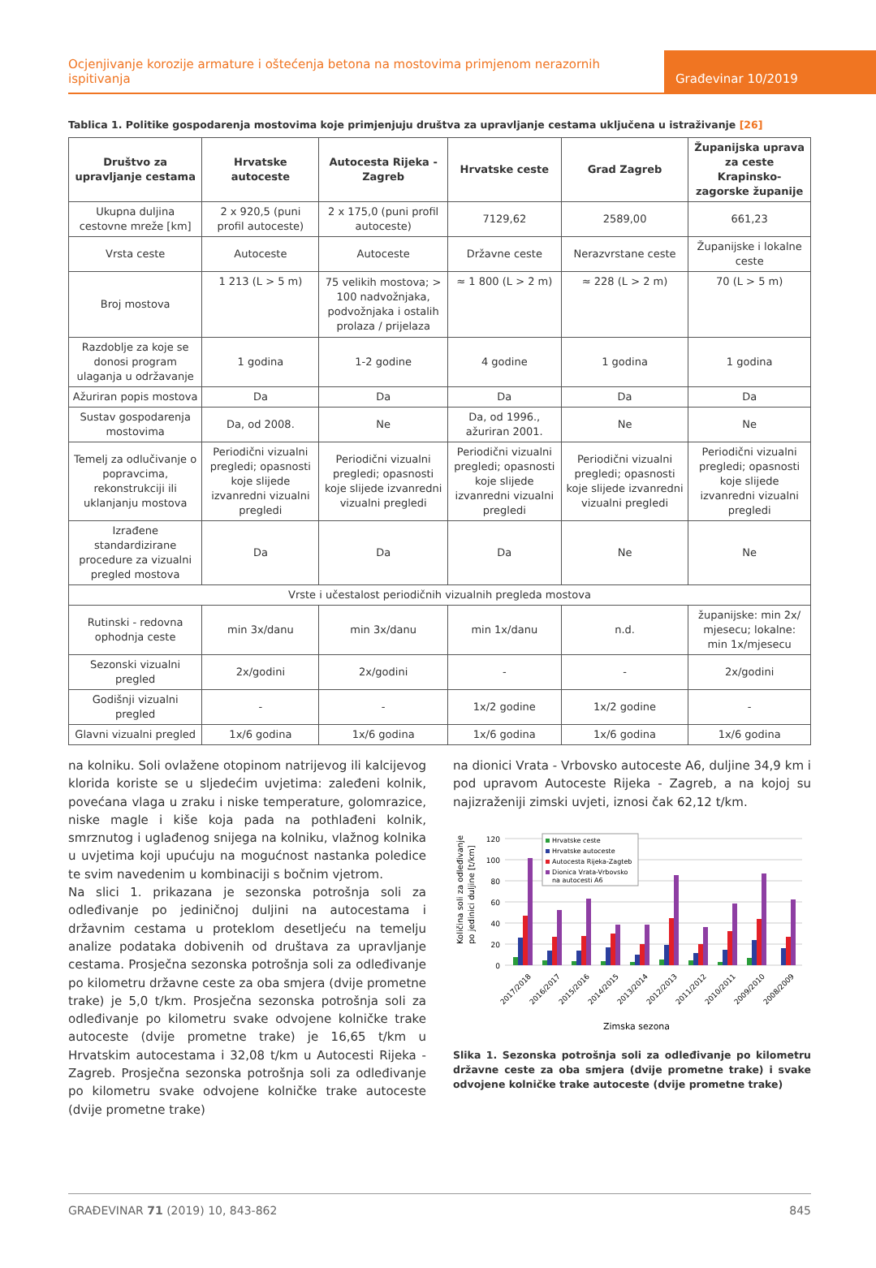Ocjenjivanje korozije armature i oštećenja betona na mostovima primjenom nerazornih ispitivanja
Građevinar 10/2019
Tablica 1. Politike gospodarenja mostovima koje primjenjuju društva za upravljanje cestama uključena u istraživanje [26]
| Društvo za upravljanje cestama | Hrvatske autoceste | Autocesta Rijeka - Zagreb | Hrvatske ceste | Grad Zagreb | Županijska uprava za ceste Krapinsko-zagorske županije |
| --- | --- | --- | --- | --- | --- |
| Ukupna duljina cestovne mreže [km] | 2 x 920,5 (puni profil autoceste) | 2 x 175,0 (puni profil autoceste) | 7129,62 | 2589,00 | 661,23 |
| Vrsta ceste | Autoceste | Autoceste | Državne ceste | Nerazvrstane ceste | Županijske i lokalne ceste |
| Broj mostova | 1 213 (L > 5 m) | 75 velikih mostova; > 100 nadvožnjaka, podvožnjaka i ostalih prolaza / prijelaza | ≈ 1 800 (L > 2 m) | ≈ 228 (L > 2 m) | 70 (L > 5 m) |
| Razdoblje za koje se donosi program ulaganja u održavanje | 1 godina | 1-2 godine | 4 godine | 1 godina | 1 godina |
| Ažuriran popis mostova | Da | Da | Da | Da | Da |
| Sustav gospodarenja mostovima | Da, od 2008. | Ne | Da, od 1996., ažuriran 2001. | Ne | Ne |
| Temelj za odlučivanje o popravcima, rekonstrukciji ili uklanjanju mostova | Periodični vizualni pregledi; opasnosti koje slijede izvanredni vizualni pregledi | Periodični vizualni pregledi; opasnosti koje slijede izvanredni vizualni pregledi | Periodični vizualni pregledi; opasnosti koje slijede izvanredni vizualni pregledi | Periodični vizualni pregledi; opasnosti koje slijede izvanredni vizualni pregledi | Periodični vizualni pregledi; opasnosti koje slijede izvanredni vizualni pregledi |
| Izrađene standardizirane procedure za vizualni pregled mostova | Da | Da | Da | Ne | Ne |
| Vrste i učestalost periodičnih vizualnih pregleda mostova | | | | | |
| Rutinski - redovna ophodnja ceste | min 3x/danu | min 3x/danu | min 1x/danu | n.d. | županijske: min 2x/ mjesecu; lokalne: min 1x/mjesecu |
| Sezonski vizualni pregled | 2x/godini | 2x/godini | - | - | 2x/godini |
| Godišnji vizualni pregled | - | - | 1x/2 godine | 1x/2 godine | - |
| Glavni vizualni pregled | 1x/6 godina | 1x/6 godina | 1x/6 godina | 1x/6 godina | 1x/6 godina |
na kolniku. Soli ovlažene otopinom natrijevog ili kalcijevog klorida koriste se u sljedećim uvjetima: zaleđeni kolnik, povećana vlaga u zraku i niske temperature, golomrazice, niske magle i kiše koja pada na pothlađeni kolnik, smrznutog i uglađenog snijega na kolniku, vlažnog kolnika u uvjetima koji upućuju na mogućnost nastanka poledice te svim navedenim u kombinaciji s bočnim vjetrom.
Na slici 1. prikazana je sezonska potrošnja soli za odleđivanje po jediničnoj duljini na autocestama i državnim cestama u proteklom desetljeću na temelju analize podataka dobivenih od društava za upravljanje cestama. Prosječna sezonska potrošnja soli za odleđivanje po kilometru državne ceste za oba smjera (dvije prometne trake) je 5,0 t/km. Prosječna sezonska potrošnja soli za odleđivanje po kilometru svake odvojene kolničke trake autoceste (dvije prometne trake) je 16,65 t/km u Hrvatskim autocestama i 32,08 t/km u Autocesti Rijeka - Zagreb. Prosječna sezonska potrošnja soli za odleđivanje po kilometru svake odvojene kolničke trake autoceste (dvije prometne trake)
na dionici Vrata - Vrbovsko autoceste A6, duljine 34,9 km i pod upravom Autoceste Rijeka - Zagreb, a na kojoj su najizraženiji zimski uvjeti, iznosi čak 62,12 t/km.
Količina soli za odleđivanje
po jedinici duljine [t/km]
120
100
80
60
40
20
0
2017/2018
2016/2017
2015/2016
2014/2015
2013/2014
2012/2013
2011/2012
2010/2011
2009/2010
2008/2009
Zimska sezona
Hrvatske ceste
Hrvatske autoceste
Autocesta Rijeka-Zagteb
Dionica Vrata-Vrbovsko
na autocesti A6
Slika 1. Sezonska potrošnja soli za odleđivanje po kilometru državne ceste za oba smjera (dvije prometne trake) i svake odvojene kolničke trake autoceste (dvije prometne trake)
GRAĐEVINAR 71 (2019) 10, 843-862 845